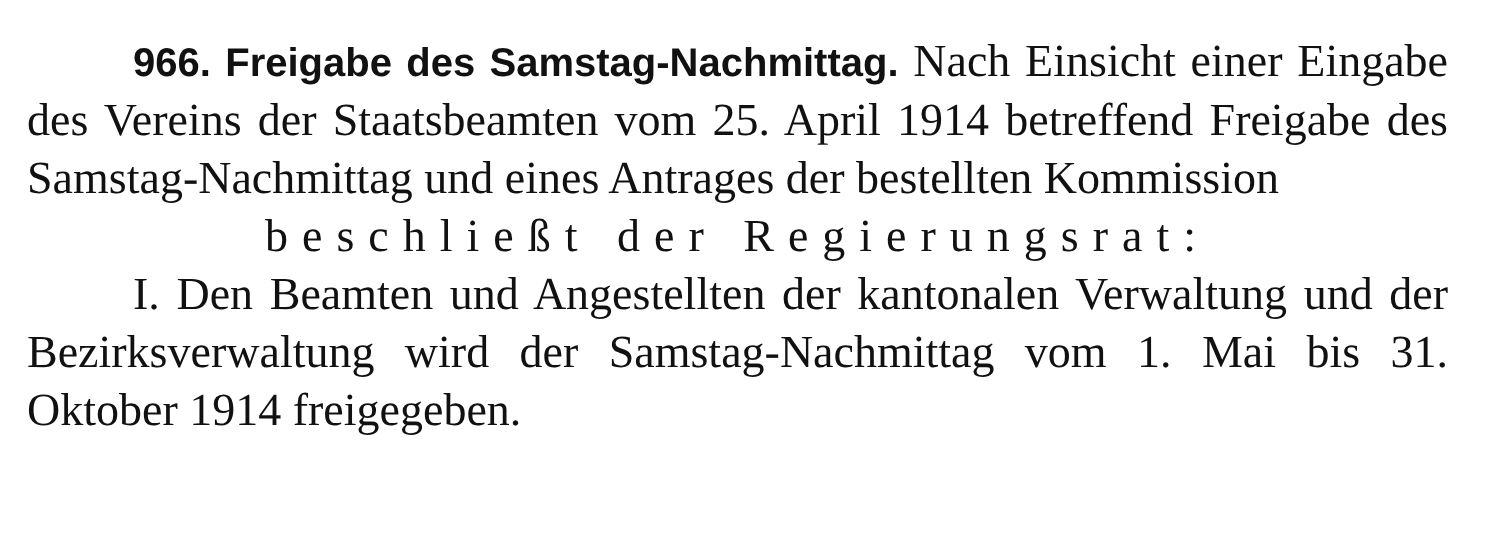966. Freigabe des Samstag-Nachmittag. Nach Einsicht einer Eingabe des Vereins der Staatsbeamten vom 25. April 1914 betreffend Freigabe des Samstag-Nachmittag und eines Antrages der bestellten Kommission
beschließt der Regierungsrat:
I. Den Beamten und Angestellten der kantonalen Verwaltung und der Bezirksverwaltung wird der Samstag-Nachmittag vom 1. Mai bis 31. Oktober 1914 freigegeben.